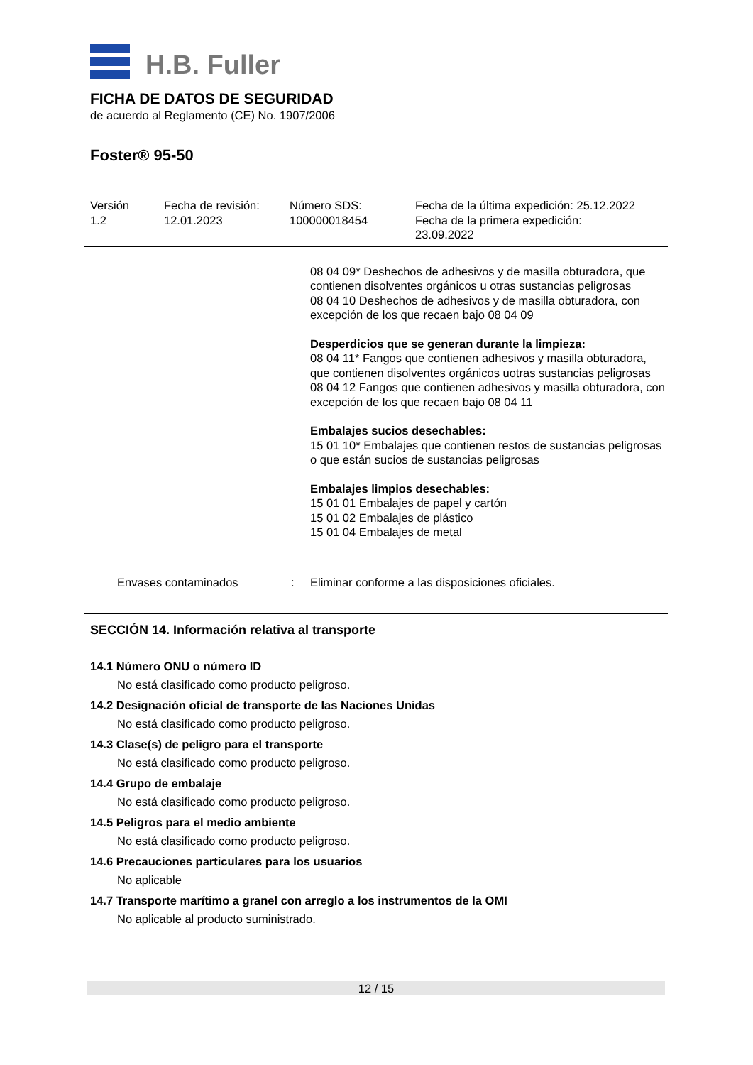H.B. Fuller
FICHA DE DATOS DE SEGURIDAD
de acuerdo al Reglamento (CE) No. 1907/2006
Foster® 95-50
Versión
1.2
Fecha de revisión:
12.01.2023
Número SDS:
100000018454
Fecha de la última expedición: 25.12.2022
Fecha de la primera expedición:
23.09.2022
08 04 09* Deshechos de adhesivos y de masilla obturadora, que contienen disolventes orgánicos u otras sustancias peligrosas
08 04 10 Deshechos de adhesivos y de masilla obturadora, con excepción de los que recaen bajo 08 04 09
Desperdicios que se generan durante la limpieza:
08 04 11* Fangos que contienen adhesivos y masilla obturadora, que contienen disolventes orgánicos uotras sustancias peligrosas
08 04 12 Fangos que contienen adhesivos y masilla obturadora, con excepción de los que recaen bajo 08 04 11
Embalajes sucios desechables:
15 01 10* Embalajes que contienen restos de sustancias peligrosas o que están sucios de sustancias peligrosas
Embalajes limpios desechables:
15 01 01 Embalajes de papel y cartón
15 01 02 Embalajes de plástico
15 01 04 Embalajes de metal
Envases contaminados: Eliminar conforme a las disposiciones oficiales.
SECCIÓN 14. Información relativa al transporte
14.1 Número ONU o número ID
No está clasificado como producto peligroso.
14.2 Designación oficial de transporte de las Naciones Unidas
No está clasificado como producto peligroso.
14.3 Clase(s) de peligro para el transporte
No está clasificado como producto peligroso.
14.4 Grupo de embalaje
No está clasificado como producto peligroso.
14.5 Peligros para el medio ambiente
No está clasificado como producto peligroso.
14.6 Precauciones particulares para los usuarios
No aplicable
14.7 Transporte marítimo a granel con arreglo a los instrumentos de la OMI
No aplicable al producto suministrado.
12 / 15